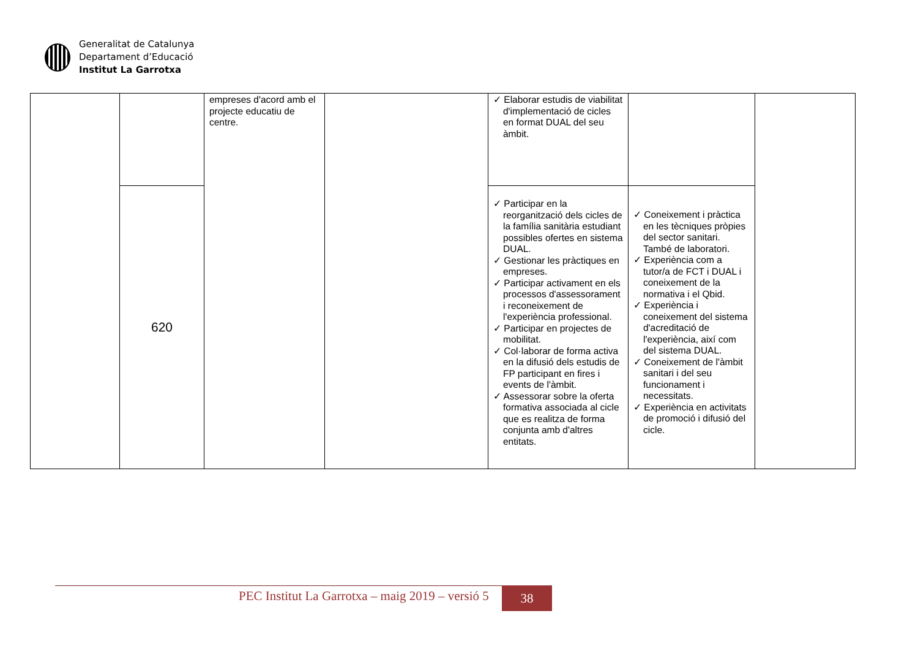Generalitat de Catalunya
Departament d’Educació
Institut La Garrotxa
| | | empreses d'acord amb el projecte educatiu de centre. | | ✓ Elaborar estudis de viabilitat d'implementació de cicles en format DUAL del seu àmbit. | | |
| | 620 | | | ✓ Participar en la reorganització dels cicles de la família sanitària estudiant possibles ofertes en sistema DUAL. ✓ Gestionar les pràctiques en empreses. ✓ Participar activament en els processos d'assessorament i reconeixement de l'experiència professional. ✓ Participar en projectes de mobilitat. ✓ Col·laborar de forma activa en la difusió dels estudis de FP participant en fires i events de l'àmbit. ✓ Assessorar sobre la oferta formativa associada al cicle que es realitza de forma conjunta amb d'altres entitats. | ✓ Coneixement i pràctica en les tècniques pròpies del sector sanitari. També de laboratori. ✓ Experiència com a tutor/a de FCT i DUAL i coneixement de la normativa i el Qbid. ✓ Experiència i coneixement del sistema d'acreditació de l'experiència, així com del sistema DUAL. ✓ Coneixement de l'àmbit sanitari i del seu funcionament i necessitats. ✓ Experiència en activitats de promoció i difusió del cicle. | |
PEC Institut La Garrotxa – maig 2019 – versió 5
38